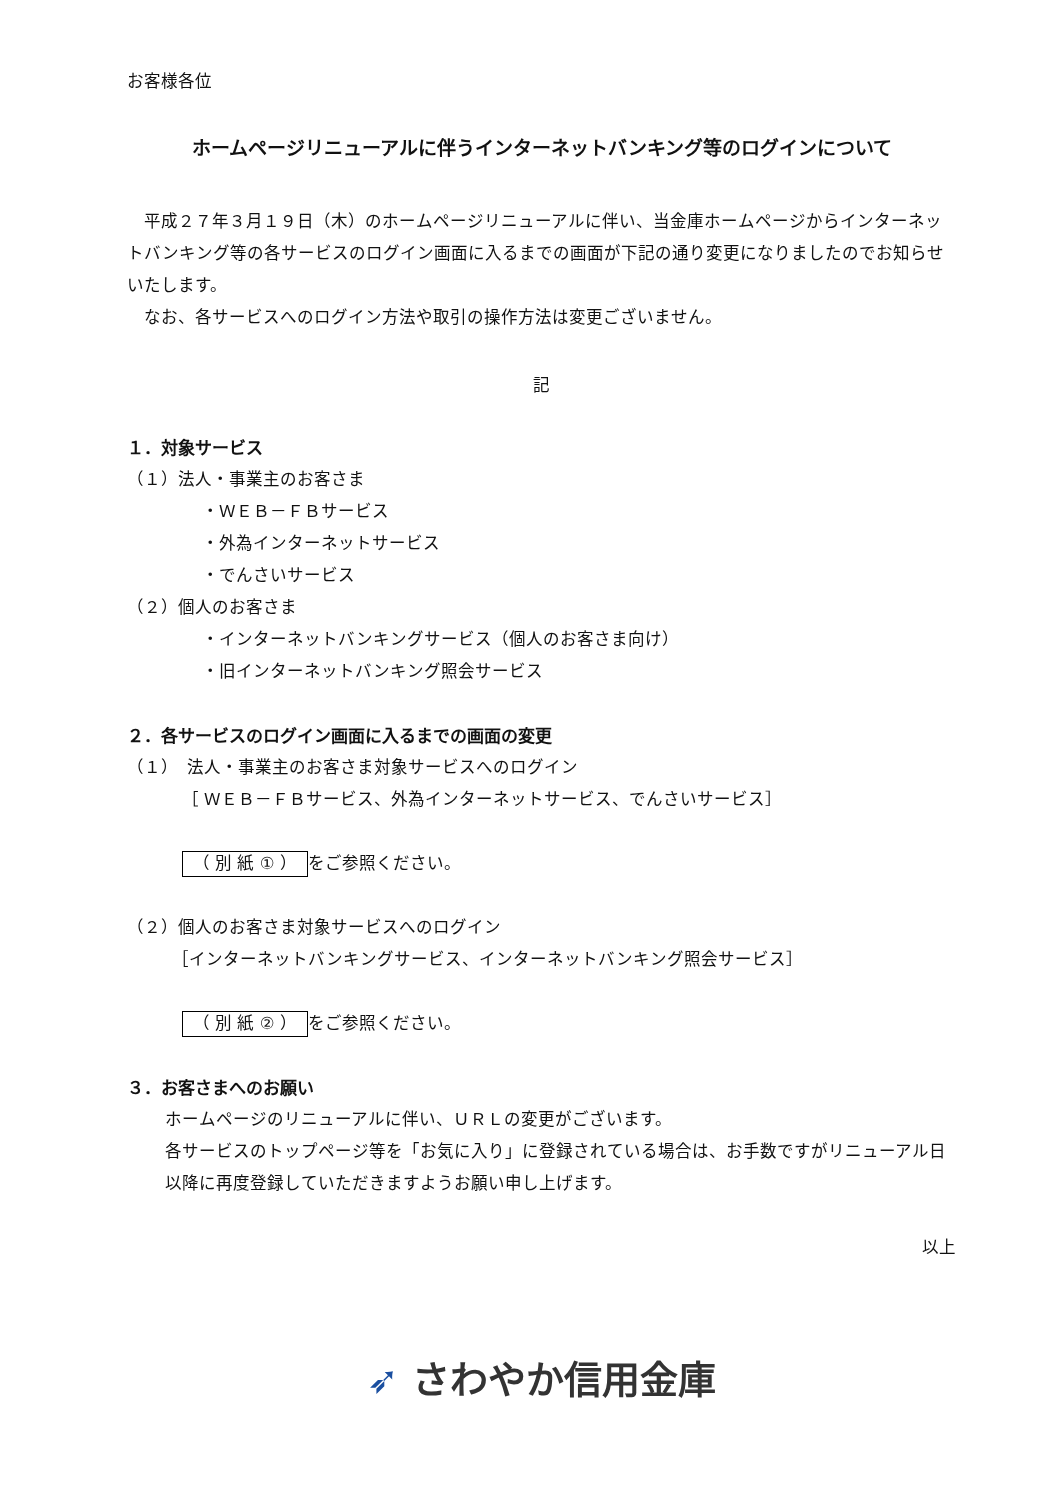お客様各位
ホームページリニューアルに伴うインターネットバンキング等のログインについて
　平成２７年３月１９日（木）のホームページリニューアルに伴い、当金庫ホームページからインターネットバンキング等の各サービスのログイン画面に入るまでの画面が下記の通り変更になりましたのでお知らせいたします。
　なお、各サービスへのログイン方法や取引の操作方法は変更ございません。
記
１．対象サービス
（１）法人・事業主のお客さま
・ＷＥＢ－ＦＢサービス
・外為インターネットサービス
・でんさいサービス
（２）個人のお客さま
・インターネットバンキングサービス（個人のお客さま向け）
・旧インターネットバンキング照会サービス
２．各サービスのログイン画面に入るまでの画面の変更
（１）　法人・事業主のお客さま対象サービスへのログイン
［ ＷＥＢ－ＦＢサービス、外為インターネットサービス、でんさいサービス］
（ 別 紙 ① ） をご参照ください。
（２）個人のお客さま対象サービスへのログイン
［インターネットバンキングサービス、インターネットバンキング照会サービス］
（ 別 紙 ② ） をご参照ください。
３．お客さまへのお願い
ホームページのリニューアルに伴い、ＵＲＬの変更がございます。
各サービスのトップページ等を「お気に入り」に登録されている場合は、お手数ですがリニューアル日以降に再度登録していただきますようお願い申し上げます。
以上
➶ さわやか信用金庫